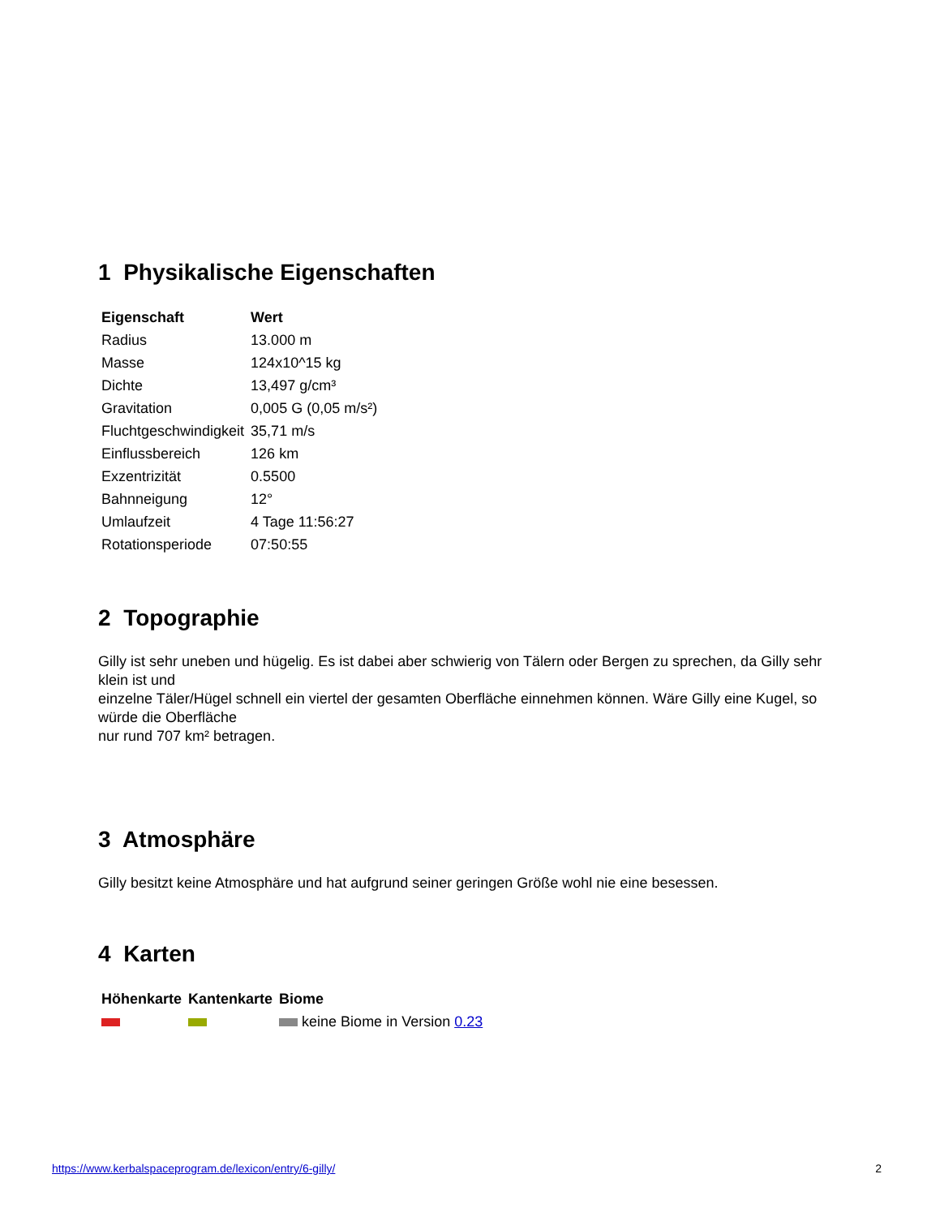1 Physikalische Eigenschaften
| Eigenschaft | Wert |
| --- | --- |
| Radius | 13.000 m |
| Masse | 124x10^15 kg |
| Dichte | 13,497 g/cm³ |
| Gravitation | 0,005 G (0,05 m/s²) |
| Fluchtgeschwindigkeit | 35,71 m/s |
| Einflussbereich | 126 km |
| Exzentrizität | 0.5500 |
| Bahnneigung | 12° |
| Umlaufzeit | 4 Tage 11:56:27 |
| Rotationsperiode | 07:50:55 |
2 Topographie
Gilly ist sehr uneben und hügelig. Es ist dabei aber schwierig von Tälern oder Bergen zu sprechen, da Gilly sehr klein ist und
einzelne Täler/Hügel schnell ein viertel der gesamten Oberfläche einnehmen können. Wäre Gilly eine Kugel, so würde die Oberfläche
nur rund 707 km² betragen.
3 Atmosphäre
Gilly besitzt keine Atmosphäre und hat aufgrund seiner geringen Größe wohl nie eine besessen.
4 Karten
| Höhenkarte | Kantenkarte | Biome |
| --- | --- | --- |
| | | keine Biome in Version 0.23 |
https://www.kerbalspaceprogram.de/lexicon/entry/6-gilly/ 2